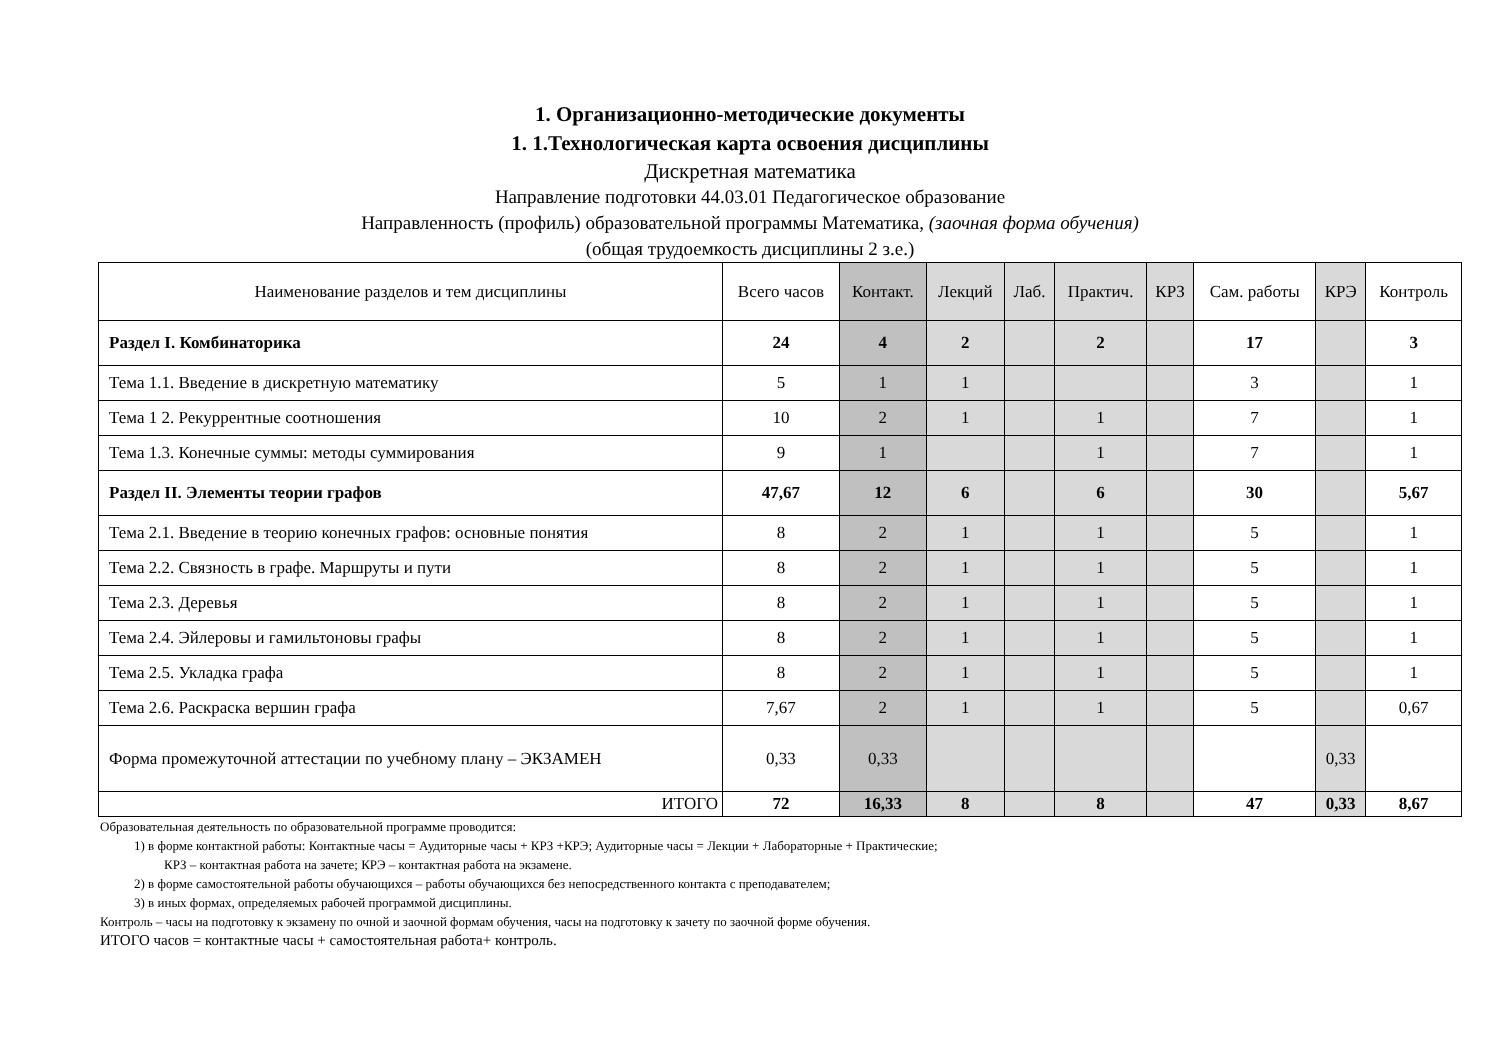1. Организационно-методические документы
1. 1.Технологическая карта освоения дисциплины
Дискретная математика
Направление подготовки 44.03.01 Педагогическое образование
Направленность (профиль) образовательной программы Математика, (заочная форма обучения)
(общая трудоемкость дисциплины 2 з.е.)
| Наименование разделов и тем дисциплины | Всего часов | Контакт. | Лекций | Лаб. | Практич. | КРЗ | Сам. работы | КРЭ | Контроль |
| --- | --- | --- | --- | --- | --- | --- | --- | --- | --- |
| Раздел I. Комбинаторика | 24 | 4 | 2 | | 2 | | 17 | | 3 |
| Тема 1.1. Введение в дискретную математику | 5 | 1 | 1 | | | | 3 | | 1 |
| Тема 1 2. Рекуррентные соотношения | 10 | 2 | 1 | | 1 | | 7 | | 1 |
| Тема 1.3. Конечные суммы: методы суммирования | 9 | 1 | | | 1 | | 7 | | 1 |
| Раздел II. Элементы теории графов | 47,67 | 12 | 6 | | 6 | | 30 | | 5,67 |
| Тема 2.1. Введение в теорию конечных графов: основные понятия | 8 | 2 | 1 | | 1 | | 5 | | 1 |
| Тема 2.2. Связность в графе. Маршруты и пути | 8 | 2 | 1 | | 1 | | 5 | | 1 |
| Тема 2.3. Деревья | 8 | 2 | 1 | | 1 | | 5 | | 1 |
| Тема 2.4. Эйлеровы и гамильтоновы графы | 8 | 2 | 1 | | 1 | | 5 | | 1 |
| Тема 2.5. Укладка графа | 8 | 2 | 1 | | 1 | | 5 | | 1 |
| Тема 2.6. Раскраска вершин графа | 7,67 | 2 | 1 | | 1 | | 5 | | 0,67 |
| Форма промежуточной аттестации по учебному плану – ЭКЗАМЕН | 0,33 | 0,33 | | | | | | 0,33 | |
| ИТОГО | 72 | 16,33 | 8 | | 8 | | 47 | 0,33 | 8,67 |
Образовательная деятельность по образовательной программе проводится:
1) в форме контактной работы: Контактные часы = Аудиторные часы + КРЗ +КРЭ; Аудиторные часы = Лекции + Лабораторные + Практические;
КРЗ – контактная работа на зачете; КРЭ – контактная работа на экзамене.
2) в форме самостоятельной работы обучающихся – работы обучающихся без непосредственного контакта с преподавателем;
3) в иных формах, определяемых рабочей программой дисциплины.
Контроль – часы на подготовку к экзамену по очной и заочной формам обучения, часы на подготовку к зачету по заочной форме обучения.
ИТОГО часов = контактные часы + самостоятельная работа+ контроль.